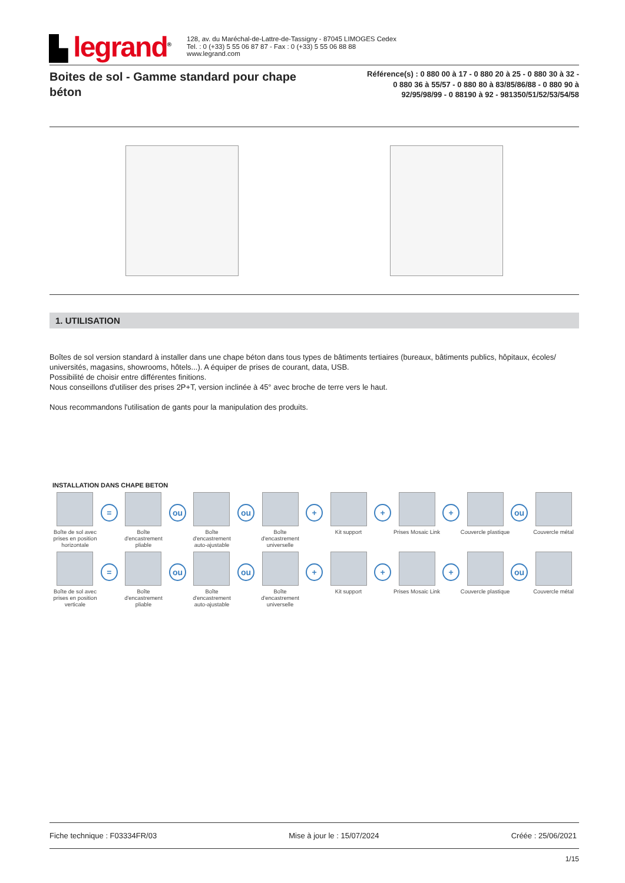▙ legrand<sup>®</sup>
128, av. du Maréchal-de-Lattre-de-Tassigny - 87045 LIMOGES Cedex
Tel. : 0 (+33) 5 55 06 87 87 - Fax : 0 (+33) 5 55 06 88 88
www.legrand.com
Boites de sol - Gamme standard pour chape béton
Référence(s) : 0 880 00 à 17 - 0 880 20 à 25 - 0 880 30 à 32 - 0 880 36 à 55/57 - 0 880 80 à 83/85/86/88 - 0 880 90 à 92/95/98/99 - 0 88190 à 92 - 981350/51/52/53/54/58
1. UTILISATION
Boîtes de sol version standard à installer dans une chape béton dans tous types de bâtiments tertiaires (bureaux, bâtiments publics, hôpitaux, écoles/ universités, magasins, showrooms, hôtels...). A équiper de prises de courant, data, USB.
Possibilité de choisir entre différentes finitions.
Nous conseillons d'utiliser des prises 2P+T, version inclinée à 45° avec broche de terre vers le haut.
Nous recommandons l'utilisation de gants pour la manipulation des produits.
INSTALLATION DANS CHAPE BETON
Boîte de sol avec prises en position horizontale
=
Boîte d'encastrement pliable
ou
Boîte d'encastrement auto-ajustable
ou
Boîte d'encastrement universelle
+
Kit support
+
Prises Mosaic Link
+
Couvercle plastique
ou
Couvercle métal
Boîte de sol avec prises en position verticale
=
Boîte d'encastrement pliable
ou
Boîte d'encastrement auto-ajustable
ou
Boîte d'encastrement universelle
+
Kit support
+
Prises Mosaic Link
+
Couvercle plastique
ou
Couvercle métal
Fiche technique : F03334FR/03 Mise à jour le : 15/07/2024 Créée : 25/06/2021
1/15